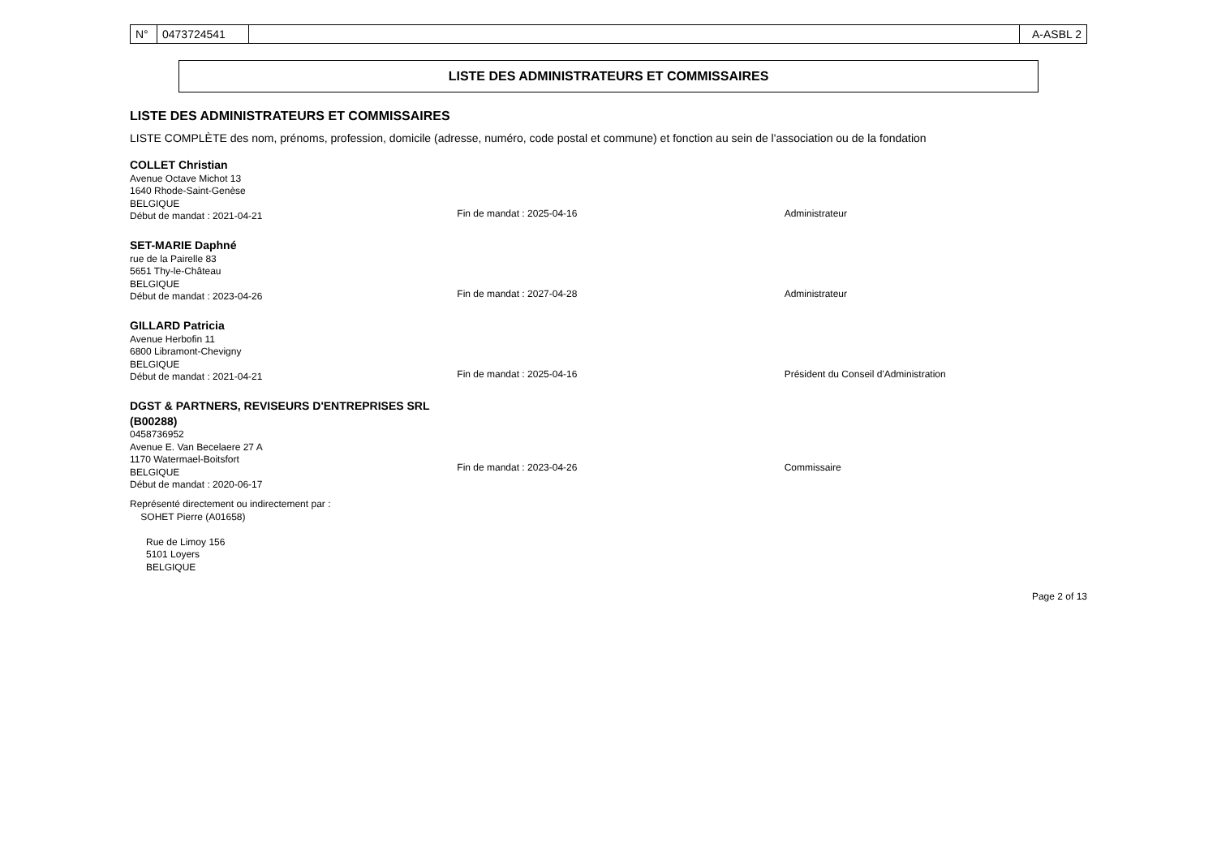| N° | 0473724541 | | A-ASBL 2 |
LISTE DES ADMINISTRATEURS ET COMMISSAIRES
LISTE DES ADMINISTRATEURS ET COMMISSAIRES
LISTE COMPLÈTE des nom, prénoms, profession, domicile (adresse, numéro, code postal et commune) et fonction au sein de l'association ou de la fondation
COLLET Christian
Avenue Octave Michot 13
1640 Rhode-Saint-Genèse
BELGIQUE
Début de mandat : 2021-04-21
Fin de mandat : 2025-04-16
Administrateur
SET-MARIE Daphné
rue de la Pairelle 83
5651 Thy-le-Château
BELGIQUE
Début de mandat : 2023-04-26
Fin de mandat : 2027-04-28
Administrateur
GILLARD Patricia
Avenue Herbofin 11
6800 Libramont-Chevigny
BELGIQUE
Début de mandat : 2021-04-21
Fin de mandat : 2025-04-16
Président du Conseil d'Administration
DGST & PARTNERS, REVISEURS D'ENTREPRISES SRL (B00288)
0458736952
Avenue E. Van Becelaere 27 A
1170 Watermael-Boitsfort
BELGIQUE
Début de mandat : 2020-06-17
Fin de mandat : 2023-04-26
Commissaire
Représenté directement ou indirectement par :
SOHET Pierre (A01658)
Rue de Limoy 156
5101 Loyers
BELGIQUE
Page 2 of 13